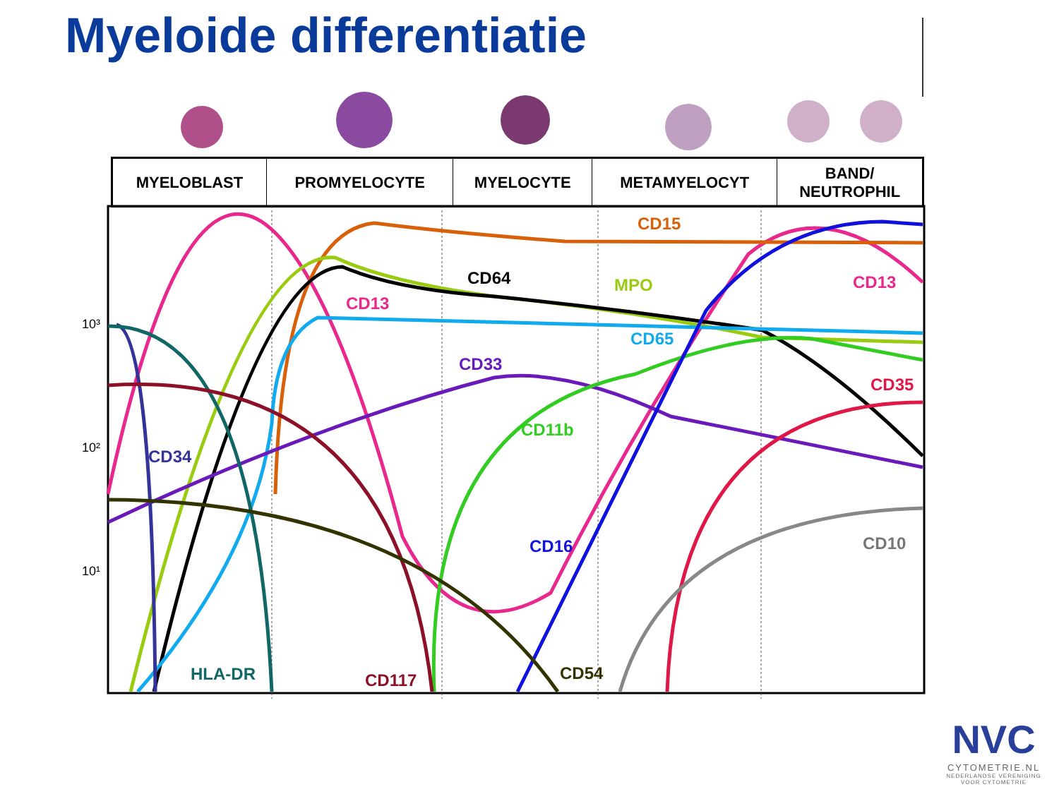Myeloide differentiatie
| MYELOBLAST | PROMYELOCYTE | MYELOCYTE | METAMYELOCYT | BAND/ NEUTROPHIL |
| --- | --- | --- | --- | --- |
CD15
CD64
MPO
CD13
CD13
CD65
CD33
CD35
CD11b
CD34
CD16
CD10
HLA-DR
CD117
CD54
10³
10²
10¹
NVC
CYTOMETRIE.NL
NEDERLANDSE VERENIGING
VOOR CYTOMETRIE